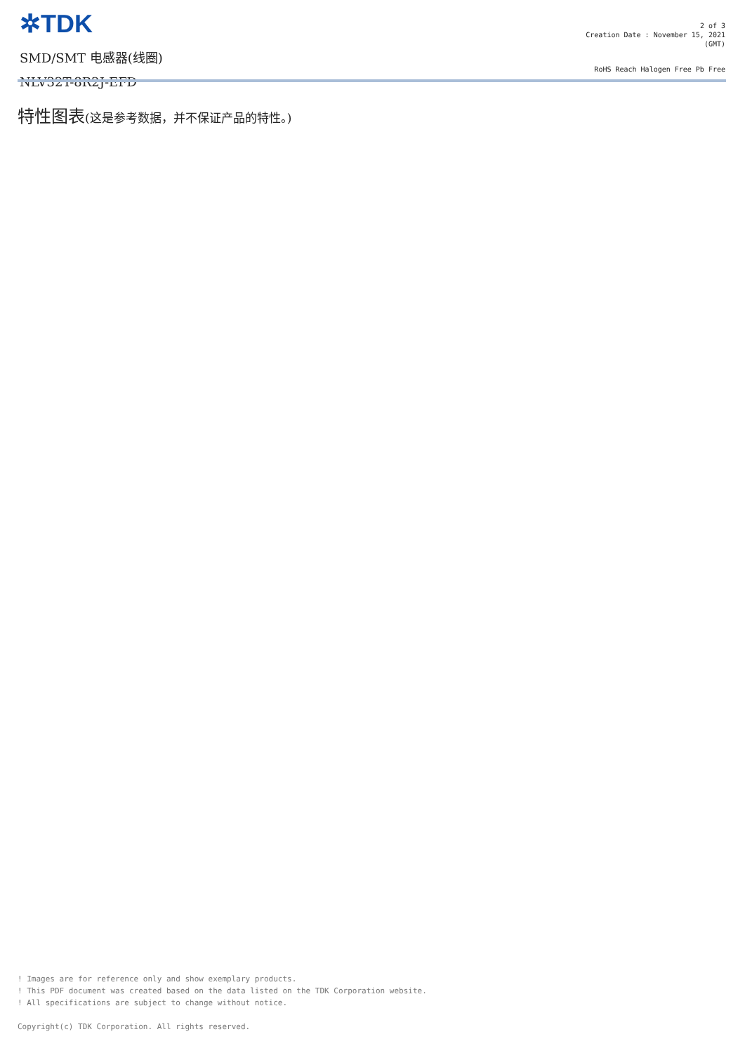✲TDK
SMD/SMT 电感器(线圈)
NLV32T-8R2J-EFD
2 of 3
Creation Date : November 15, 2021
(GMT)
RoHS Reach Halogen Free Pb Free
特性图表(这是参考数据，并不保证产品的特性。)
! Images are for reference only and show exemplary products.
! This PDF document was created based on the data listed on the TDK Corporation website.
! All specifications are subject to change without notice.
Copyright(c) TDK Corporation. All rights reserved.